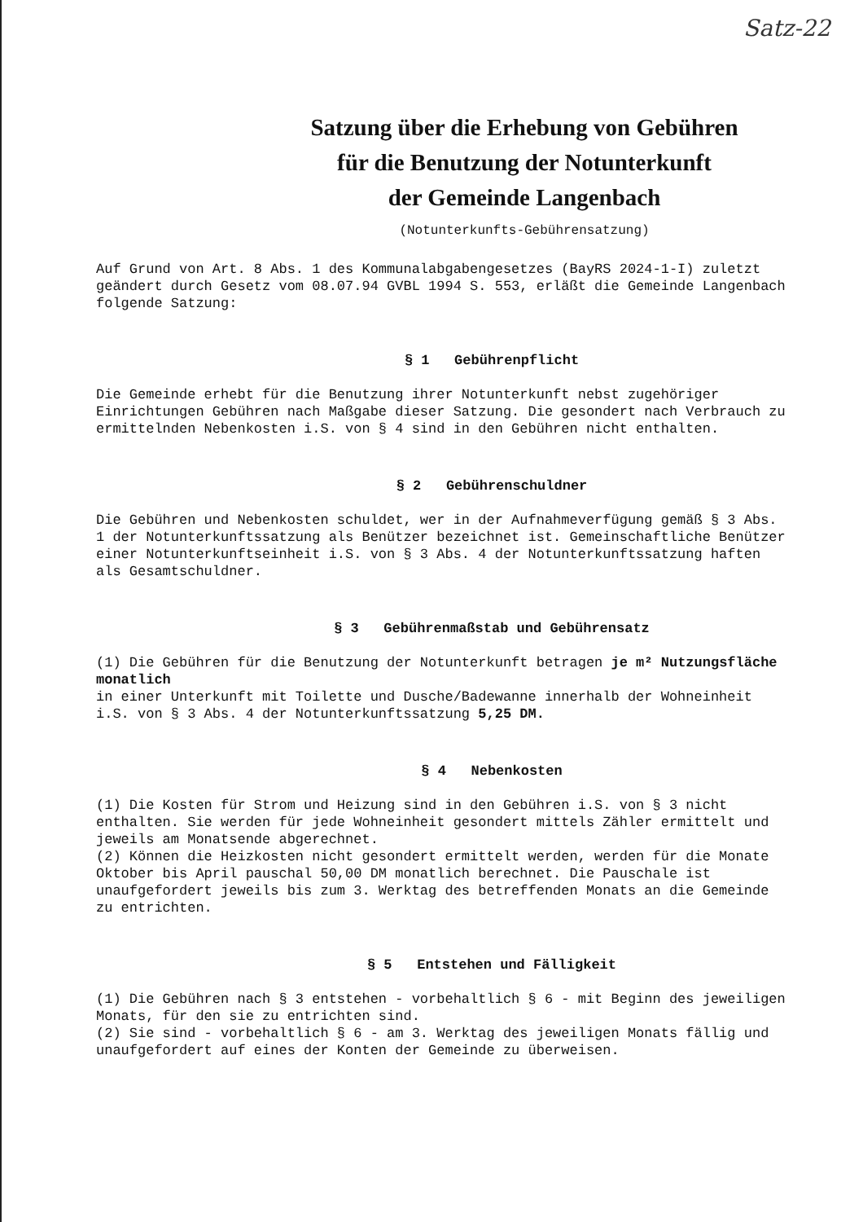Satz-22
Satzung über die Erhebung von Gebühren
für die Benutzung der Notunterkunft
der Gemeinde Langenbach
(Notunterkunfts-Gebührensatzung)
Auf Grund von Art. 8 Abs. 1 des Kommunalabgabengesetzes (BayRS 2024-1-I) zuletzt geändert durch Gesetz vom 08.07.94 GVBL 1994 S. 553, erläßt die Gemeinde Langenbach folgende Satzung:
§ 1 Gebührenpflicht
Die Gemeinde erhebt für die Benutzung ihrer Notunterkunft nebst zugehöriger Einrichtungen Gebühren nach Maßgabe dieser Satzung. Die gesondert nach Verbrauch zu ermittelnden Nebenkosten i.S. von § 4 sind in den Gebühren nicht enthalten.
§ 2 Gebührenschuldner
Die Gebühren und Nebenkosten schuldet, wer in der Aufnahmeverfügung gemäß § 3 Abs. 1 der Notunterkunftssatzung als Benützer bezeichnet ist. Gemeinschaftliche Benützer einer Notunterkunftseinheit i.S. von § 3 Abs. 4 der Notunterkunftssatzung haften als Gesamtschuldner.
§ 3 Gebührenmaßstab und Gebührensatz
(1) Die Gebühren für die Benutzung der Notunterkunft betragen je m² Nutzungsfläche monatlich
in einer Unterkunft mit Toilette und Dusche/Badewanne innerhalb der Wohneinheit i.S. von § 3 Abs. 4 der Notunterkunftssatzung 5,25 DM.
§ 4 Nebenkosten
(1) Die Kosten für Strom und Heizung sind in den Gebühren i.S. von § 3 nicht enthalten. Sie werden für jede Wohneinheit gesondert mittels Zähler ermittelt und jeweils am Monatsende abgerechnet.
(2) Können die Heizkosten nicht gesondert ermittelt werden, werden für die Monate Oktober bis April pauschal 50,00 DM monatlich berechnet. Die Pauschale ist unaufgefordert jeweils bis zum 3. Werktag des betreffenden Monats an die Gemeinde zu entrichten.
§ 5 Entstehen und Fälligkeit
(1) Die Gebühren nach § 3 entstehen - vorbehaltlich § 6 - mit Beginn des jeweiligen Monats, für den sie zu entrichten sind.
(2) Sie sind - vorbehaltlich § 6 - am 3. Werktag des jeweiligen Monats fällig und unaufgefordert auf eines der Konten der Gemeinde zu überweisen.